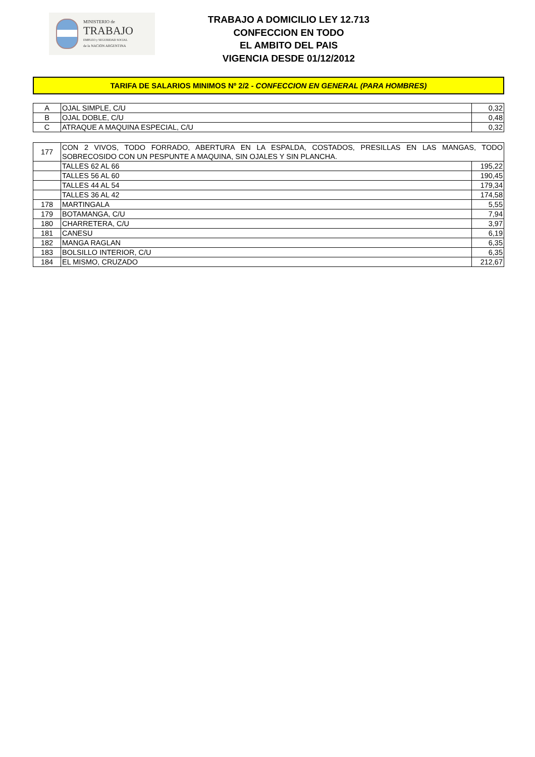MINISTERIO de
TRABAJO
EMPLEO y SEGURIDAD SOCIAL
de la NACION ARGENTINA
TRABAJO A DOMICILIO LEY 12.713
CONFECCION EN TODO
EL AMBITO DEL PAIS
VIGENCIA DESDE 01/12/2012
TARIFA DE SALARIOS MINIMOS Nº 2/2 - CONFECCION EN GENERAL (PARA HOMBRES)
| A | OJAL SIMPLE, C/U | 0,32 |
| B | OJAL DOBLE, C/U | 0,48 |
| C | ATRAQUE A MAQUINA ESPECIAL, C/U | 0,32 |
| 177 | CON 2 VIVOS, TODO FORRADO, ABERTURA EN LA ESPALDA, COSTADOS, PRESILLAS EN LAS MANGAS, TODO SOBRECOSIDO CON UN PESPUNTE A MAQUINA, SIN OJALES Y SIN PLANCHA. | |
| | TALLES 62 AL 66 | 195,22 |
| | TALLES 56 AL 60 | 190,45 |
| | TALLES 44 AL 54 | 179,34 |
| | TALLES 36 AL 42 | 174,58 |
| 178 | MARTINGALA | 5,55 |
| 179 | BOTAMANGA, C/U | 7,94 |
| 180 | CHARRETERA, C/U | 3,97 |
| 181 | CANESU | 6,19 |
| 182 | MANGA RAGLAN | 6,35 |
| 183 | BOLSILLO INTERIOR, C/U | 6,35 |
| 184 | EL MISMO, CRUZADO | 212,67 |